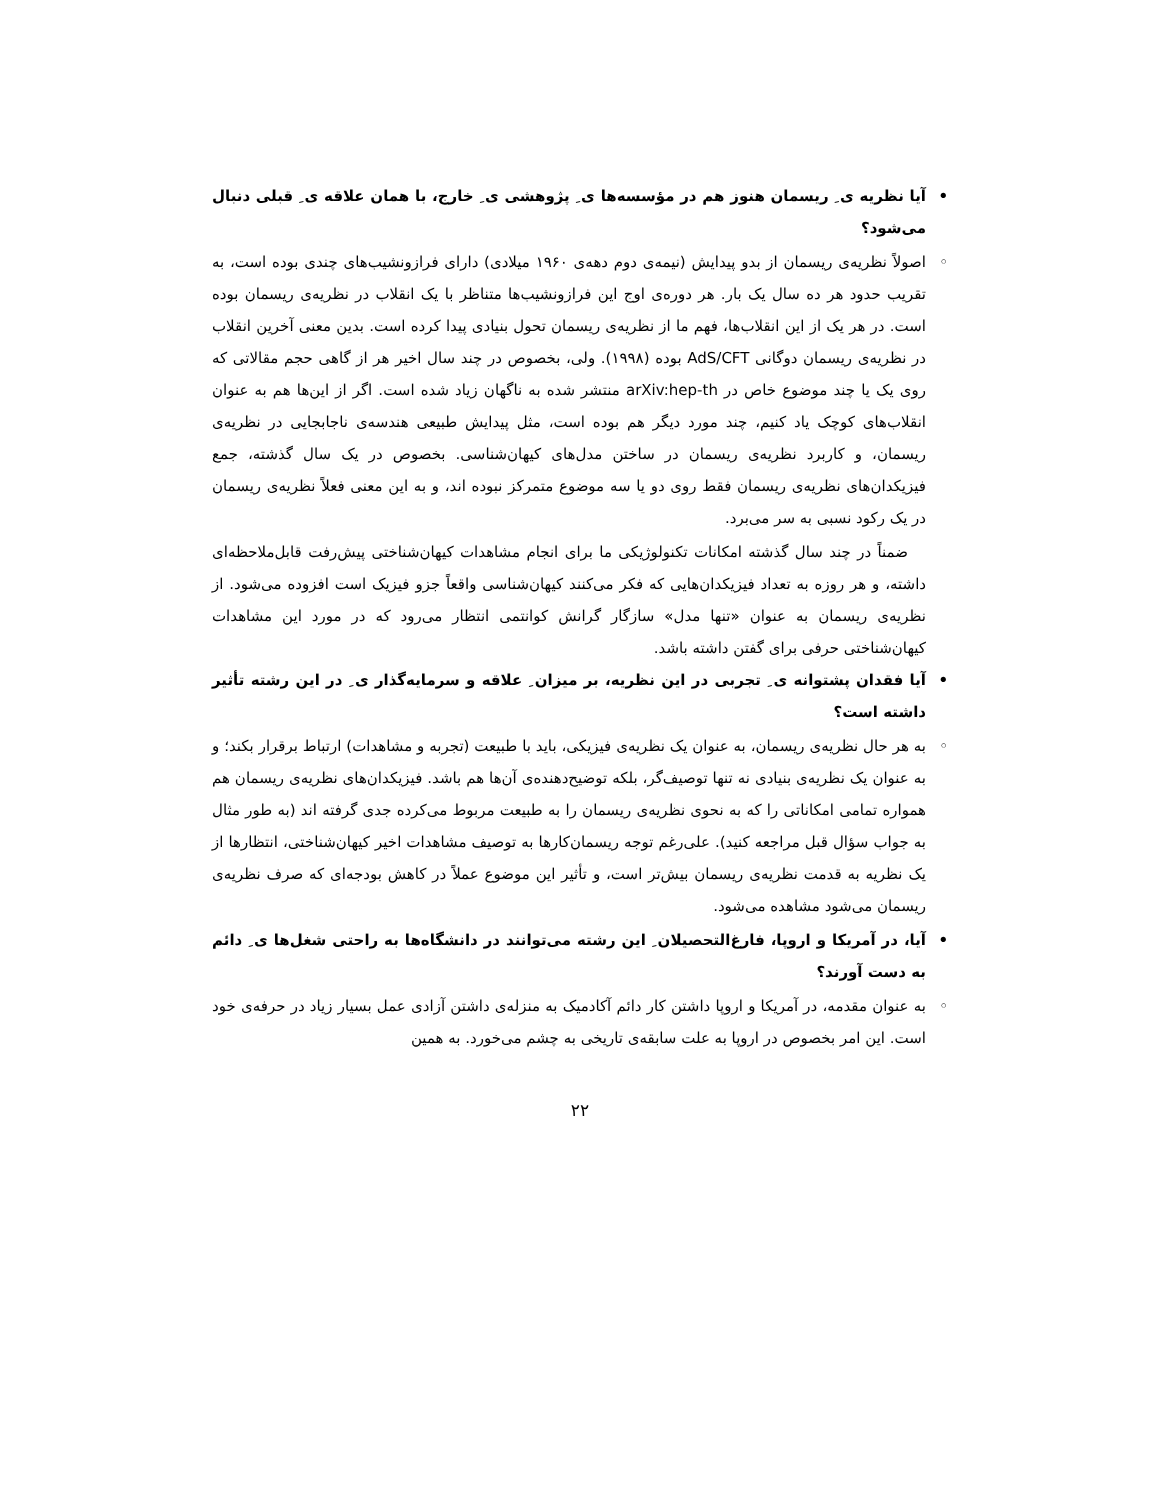• آیا نظریه ی ِ ریسمان هنوز هم در مؤسسه‌ها ی ِ پژوهشی ی ِ خارج، با همان علاقه ی ِ قبلی دنبال می‌شود؟
◦ اصولاً نظریه‌ی ریسمان از بدو پیدایش (نیمه‌ی دوم دهه‌ی ۱۹۶۰ میلادی) دارای فرازونشیب‌های چندی بوده است، به تقریب حدود هر ده سال یک بار. هر دوره‌ی اوج این فرازونشیب‌ها متناظر با یک انقلاب در نظریه‌ی ریسمان بوده است. در هر یک از این انقلاب‌ها، فهم ما از نظریه‌ی ریسمان تحول بنیادی پیدا کرده است. بدین معنی آخرین انقلاب در نظریه‌ی ریسمان دوگانی AdS/CFT بوده (۱۹۹۸). ولی، بخصوص در چند سال اخیر هر از گاهی حجم مقالاتی که روی یک یا چند موضوع خاص در arXiv:hep-th منتشر شده به ناگهان زیاد شده است. اگر از این‌ها هم به عنوان انقلاب‌های کوچک یاد کنیم، چند مورد دیگر هم بوده است، مثل پیدایش طبیعی هندسه‌ی ناجابجایی در نظریه‌ی ریسمان، و کاربرد نظریه‌ی ریسمان در ساختن مدل‌های کیهان‌شناسی. بخصوص در یک سال گذشته، جمع فیزیکدان‌های نظریه‌ی ریسمان فقط روی دو یا سه موضوع متمرکز نبوده اند، و به این معنی فعلاً نظریه‌ی ریسمان در یک رکود نسبی به سر می‌برد.
ضمناً در چند سال گذشته امکانات تکنولوژیکی ما برای انجام مشاهدات کیهان‌شناختی پیش‌رفت قابل‌ملاحظه‌ای داشته، و هر روزه به تعداد فیزیکدان‌هایی که فکر می‌کنند کیهان‌شناسی واقعاً جزو فیزیک است افزوده می‌شود. از نظریه‌ی ریسمان به عنوان «تنها مدل» سازگار گرانش کوانتمی انتظار می‌رود که در مورد این مشاهدات کیهان‌شناختی حرفی برای گفتن داشته باشد.
• آیا فقدان پشتوانه ی ِ تجربی در این نظریه، بر میزان ِ علاقه و سرمایه‌گذار ی ِ در این رشته تأثیر داشته است؟
◦ به هر حال نظریه‌ی ریسمان، به عنوان یک نظریه‌ی فیزیکی، باید با طبیعت (تجربه و مشاهدات) ارتباط برقرار بکند؛ و به عنوان یک نظریه‌ی بنیادی نه تنها توصیف‌گر، بلکه توضیح‌دهنده‌ی آن‌ها هم باشد. فیزیکدان‌های نظریه‌ی ریسمان هم همواره تمامی امکاناتی را که به نحوی نظریه‌ی ریسمان را به طبیعت مربوط می‌کرده جدی گرفته اند (به طور مثال به جواب سؤال قبل مراجعه کنید). علی‌رغم توجه ریسمان‌کارها به توصیف مشاهدات اخیر کیهان‌شناختی، انتظارها از یک نظریه به قدمت نظریه‌ی ریسمان بیش‌تر است، و تأثیر این موضوع عملاً در کاهش بودجه‌ای که صرف نظریه‌ی ریسمان می‌شود مشاهده می‌شود.
• آیا، در آمریکا و اروپا، فارغ‌التحصیلان ِ این رشته می‌توانند در دانشگاه‌ها به راحتی شغل‌ها ی ِ دائم به دست آورند؟
◦ به عنوان مقدمه، در آمریکا و اروپا داشتن کار دائم آکادمیک به منزله‌ی داشتن آزادی عمل بسیار زیاد در حرفه‌ی خود است. این امر بخصوص در اروپا به علت سابقه‌ی تاریخی به چشم می‌خورد. به همین
۲۲